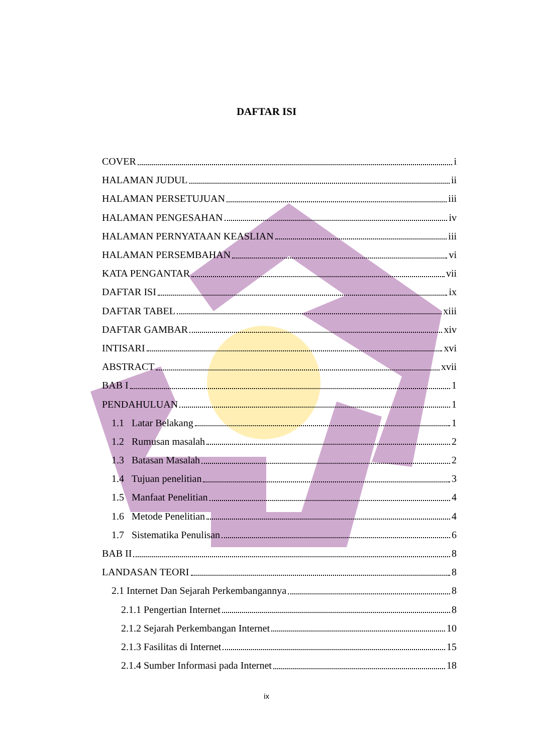DAFTAR ISI
COVER i
HALAMAN JUDUL ii
HALAMAN PERSETUJUAN iii
HALAMAN PENGESAHAN iv
HALAMAN PERNYATAAN KEASLIAN iii
HALAMAN PERSEMBAHAN vi
KATA PENGANTAR vii
DAFTAR ISI ix
DAFTAR TABEL xiii
DAFTAR GAMBAR xiv
INTISARI xvi
ABSTRACT xvii
BAB I 1
PENDAHULUAN 1
1.1 Latar Belakang 1
1.2 Rumusan masalah 2
1.3 Batasan Masalah 2
1.4 Tujuan penelitian 3
1.5 Manfaat Penelitian 4
1.6 Metode Penelitian 4
1.7 Sistematika Penulisan 6
BAB II 8
LANDASAN TEORI 8
2.1 Internet Dan Sejarah Perkembangannya 8
2.1.1 Pengertian Internet 8
2.1.2 Sejarah Perkembangan Internet 10
2.1.3 Fasilitas di Internet 15
2.1.4 Sumber Informasi pada Internet 18
ix